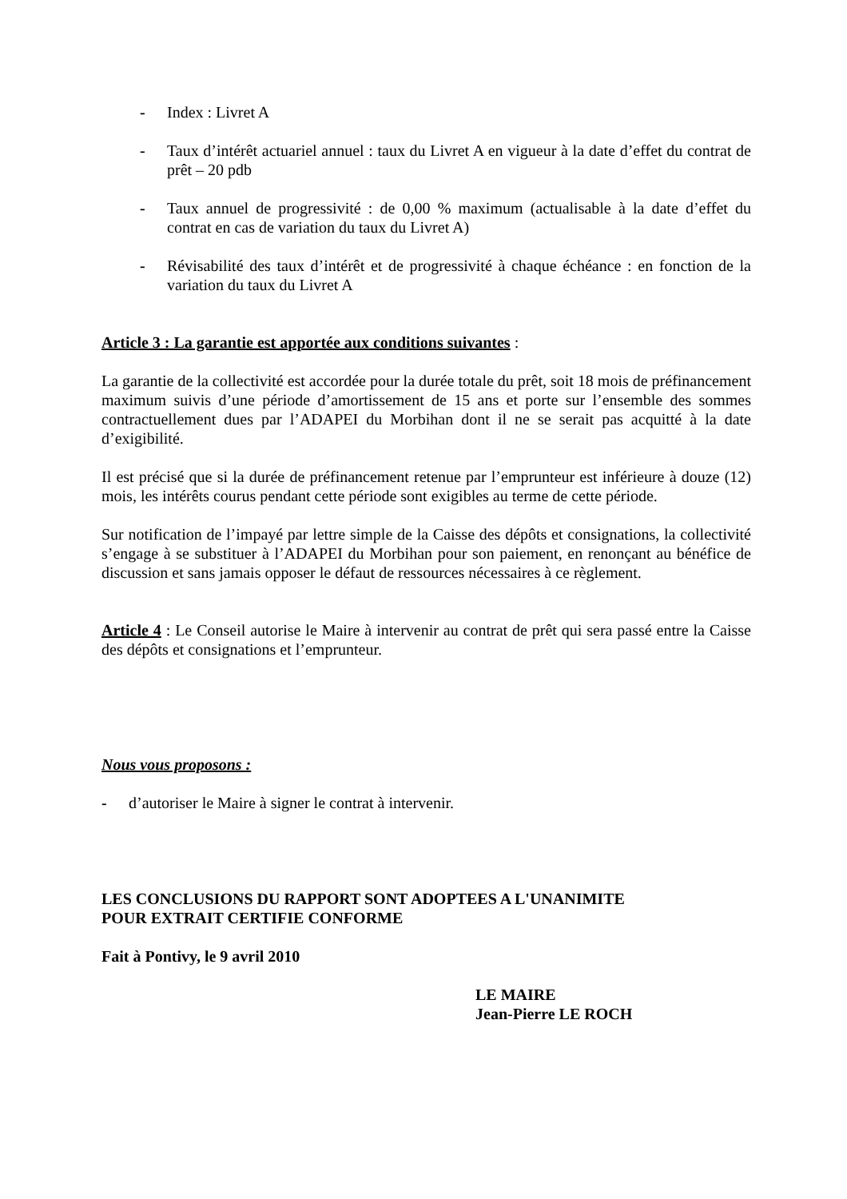- Index : Livret A
- Taux d’intérêt actuariel annuel : taux du Livret A en vigueur à la date d’effet du contrat de prêt – 20 pdb
- Taux annuel de progressivité : de 0,00 % maximum (actualisable à la date d’effet du contrat en cas de variation du taux du Livret A)
- Révisabilité des taux d’intérêt et de progressivité à chaque échéance : en fonction de la variation du taux du Livret A
Article 3 : La garantie est apportée aux conditions suivantes :
La garantie de la collectivité est accordée pour la durée totale du prêt, soit 18 mois de préfinancement maximum suivis d’une période d’amortissement de 15 ans et porte sur l’ensemble des sommes contractuellement dues par l’ADAPEI du Morbihan dont il ne se serait pas acquitté à la date d’exigibilité.
Il est précisé que si la durée de préfinancement retenue par l’emprunteur est inférieure à douze (12) mois, les intérêts courus pendant cette période sont exigibles au terme de cette période.
Sur notification de l’impayé par lettre simple de la Caisse des dépôts et consignations, la collectivité s’engage à se substituer à l’ADAPEI du Morbihan pour son paiement, en renonçant au bénéfice de discussion et sans jamais opposer le défaut de ressources nécessaires à ce règlement.
Article 4 : Le Conseil autorise le Maire à intervenir au contrat de prêt qui sera passé entre la Caisse des dépôts et consignations et l’emprunteur.
Nous vous proposons :
- d’autoriser le Maire à signer le contrat à intervenir.
LES CONCLUSIONS DU RAPPORT SONT ADOPTEES A L'UNANIMITE
POUR EXTRAIT CERTIFIE CONFORME
Fait à Pontivy, le 9 avril 2010
LE MAIRE
Jean-Pierre LE ROCH